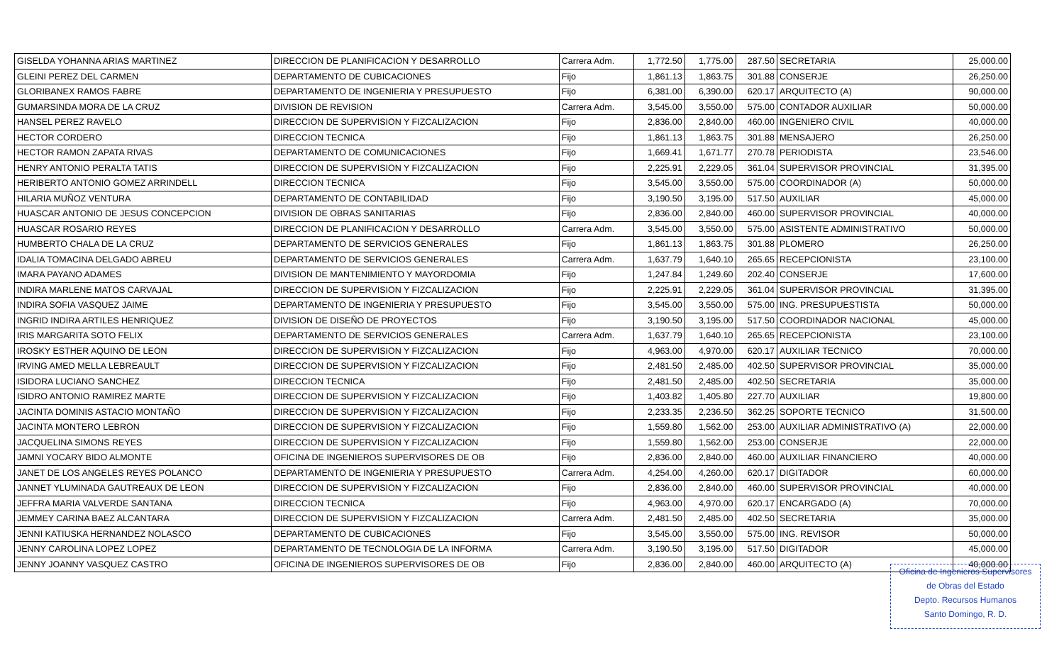| GISELDA YOHANNA ARIAS MARTINEZ | DIRECCION DE PLANIFICACION Y DESARROLLO | Carrera Adm. | 1,772.50 | 1,775.00 | 287.50 | SECRETARIA | 25,000.00 |
| GLEINI PEREZ DEL CARMEN | DEPARTAMENTO DE CUBICACIONES | Fijo | 1,861.13 | 1,863.75 | 301.88 | CONSERJE | 26,250.00 |
| GLORIBANEX RAMOS FABRE | DEPARTAMENTO DE INGENIERIA Y PRESUPUESTO | Fijo | 6,381.00 | 6,390.00 | 620.17 | ARQUITECTO (A) | 90,000.00 |
| GUMARSINDA MORA DE LA CRUZ | DIVISION DE REVISION | Carrera Adm. | 3,545.00 | 3,550.00 | 575.00 | CONTADOR AUXILIAR | 50,000.00 |
| HANSEL PEREZ RAVELO | DIRECCION DE SUPERVISION Y FIZCALIZACION | Fijo | 2,836.00 | 2,840.00 | 460.00 | INGENIERO CIVIL | 40,000.00 |
| HECTOR CORDERO | DIRECCION TECNICA | Fijo | 1,861.13 | 1,863.75 | 301.88 | MENSAJERO | 26,250.00 |
| HECTOR RAMON ZAPATA RIVAS | DEPARTAMENTO DE COMUNICACIONES | Fijo | 1,669.41 | 1,671.77 | 270.78 | PERIODISTA | 23,546.00 |
| HENRY ANTONIO PERALTA TATIS | DIRECCION DE SUPERVISION Y FIZCALIZACION | Fijo | 2,225.91 | 2,229.05 | 361.04 | SUPERVISOR PROVINCIAL | 31,395.00 |
| HERIBERTO ANTONIO GOMEZ ARRINDELL | DIRECCION TECNICA | Fijo | 3,545.00 | 3,550.00 | 575.00 | COORDINADOR (A) | 50,000.00 |
| HILARIA MUÑOZ VENTURA | DEPARTAMENTO DE CONTABILIDAD | Fijo | 3,190.50 | 3,195.00 | 517.50 | AUXILIAR | 45,000.00 |
| HUASCAR ANTONIO DE JESUS CONCEPCION | DIVISION DE OBRAS SANITARIAS | Fijo | 2,836.00 | 2,840.00 | 460.00 | SUPERVISOR PROVINCIAL | 40,000.00 |
| HUASCAR ROSARIO REYES | DIRECCION DE PLANIFICACION Y DESARROLLO | Carrera Adm. | 3,545.00 | 3,550.00 | 575.00 | ASISTENTE ADMINISTRATIVO | 50,000.00 |
| HUMBERTO CHALA DE LA CRUZ | DEPARTAMENTO DE SERVICIOS GENERALES | Fijo | 1,861.13 | 1,863.75 | 301.88 | PLOMERO | 26,250.00 |
| IDALIA TOMACINA DELGADO ABREU | DEPARTAMENTO DE SERVICIOS GENERALES | Carrera Adm. | 1,637.79 | 1,640.10 | 265.65 | RECEPCIONISTA | 23,100.00 |
| IMARA PAYANO ADAMES | DIVISION DE MANTENIMIENTO Y MAYORDOMIA | Fijo | 1,247.84 | 1,249.60 | 202.40 | CONSERJE | 17,600.00 |
| INDIRA MARLENE MATOS CARVAJAL | DIRECCION DE SUPERVISION Y FIZCALIZACION | Fijo | 2,225.91 | 2,229.05 | 361.04 | SUPERVISOR PROVINCIAL | 31,395.00 |
| INDIRA SOFIA VASQUEZ JAIME | DEPARTAMENTO DE INGENIERIA Y PRESUPUESTO | Fijo | 3,545.00 | 3,550.00 | 575.00 | ING. PRESUPUESTISTA | 50,000.00 |
| INGRID INDIRA ARTILES HENRIQUEZ | DIVISION DE DISEÑO DE PROYECTOS | Fijo | 3,190.50 | 3,195.00 | 517.50 | COORDINADOR NACIONAL | 45,000.00 |
| IRIS MARGARITA SOTO FELIX | DEPARTAMENTO DE SERVICIOS GENERALES | Carrera Adm. | 1,637.79 | 1,640.10 | 265.65 | RECEPCIONISTA | 23,100.00 |
| IROSKY ESTHER AQUINO DE LEON | DIRECCION DE SUPERVISION Y FIZCALIZACION | Fijo | 4,963.00 | 4,970.00 | 620.17 | AUXILIAR TECNICO | 70,000.00 |
| IRVING AMED MELLA LEBREAULT | DIRECCION DE SUPERVISION Y FIZCALIZACION | Fijo | 2,481.50 | 2,485.00 | 402.50 | SUPERVISOR PROVINCIAL | 35,000.00 |
| ISIDORA LUCIANO SANCHEZ | DIRECCION TECNICA | Fijo | 2,481.50 | 2,485.00 | 402.50 | SECRETARIA | 35,000.00 |
| ISIDRO ANTONIO RAMIREZ MARTE | DIRECCION DE SUPERVISION Y FIZCALIZACION | Fijo | 1,403.82 | 1,405.80 | 227.70 | AUXILIAR | 19,800.00 |
| JACINTA DOMINIS ASTACIO MONTAÑO | DIRECCION DE SUPERVISION Y FIZCALIZACION | Fijo | 2,233.35 | 2,236.50 | 362.25 | SOPORTE TECNICO | 31,500.00 |
| JACINTA MONTERO LEBRON | DIRECCION DE SUPERVISION Y FIZCALIZACION | Fijo | 1,559.80 | 1,562.00 | 253.00 | AUXILIAR ADMINISTRATIVO (A) | 22,000.00 |
| JACQUELINA SIMONS REYES | DIRECCION DE SUPERVISION Y FIZCALIZACION | Fijo | 1,559.80 | 1,562.00 | 253.00 | CONSERJE | 22,000.00 |
| JAMNI YOCARY BIDO ALMONTE | OFICINA DE INGENIEROS SUPERVISORES DE OB | Fijo | 2,836.00 | 2,840.00 | 460.00 | AUXILIAR FINANCIERO | 40,000.00 |
| JANET DE LOS ANGELES REYES POLANCO | DEPARTAMENTO DE INGENIERIA Y PRESUPUESTO | Carrera Adm. | 4,254.00 | 4,260.00 | 620.17 | DIGITADOR | 60,000.00 |
| JANNET YLUMINADA GAUTREAUX DE LEON | DIRECCION DE SUPERVISION Y FIZCALIZACION | Fijo | 2,836.00 | 2,840.00 | 460.00 | SUPERVISOR PROVINCIAL | 40,000.00 |
| JEFFRA MARIA VALVERDE SANTANA | DIRECCION TECNICA | Fijo | 4,963.00 | 4,970.00 | 620.17 | ENCARGADO (A) | 70,000.00 |
| JEMMEY CARINA BAEZ ALCANTARA | DIRECCION DE SUPERVISION Y FIZCALIZACION | Carrera Adm. | 2,481.50 | 2,485.00 | 402.50 | SECRETARIA | 35,000.00 |
| JENNI KATIUSKA HERNANDEZ NOLASCO | DEPARTAMENTO DE CUBICACIONES | Fijo | 3,545.00 | 3,550.00 | 575.00 | ING. REVISOR | 50,000.00 |
| JENNY CAROLINA LOPEZ LOPEZ | DEPARTAMENTO DE TECNOLOGIA DE LA INFORMA | Carrera Adm. | 3,190.50 | 3,195.00 | 517.50 | DIGITADOR | 45,000.00 |
| JENNY JOANNY VASQUEZ CASTRO | OFICINA DE INGENIEROS SUPERVISORES DE OB | Fijo | 2,836.00 | 2,840.00 | 460.00 | ARQUITECTO (A) | 40,000.00 |
Oficina de Ingenieros Supervisores
de Obras del Estado
Depto. Recursos Humanos
Santo Domingo, R. D.